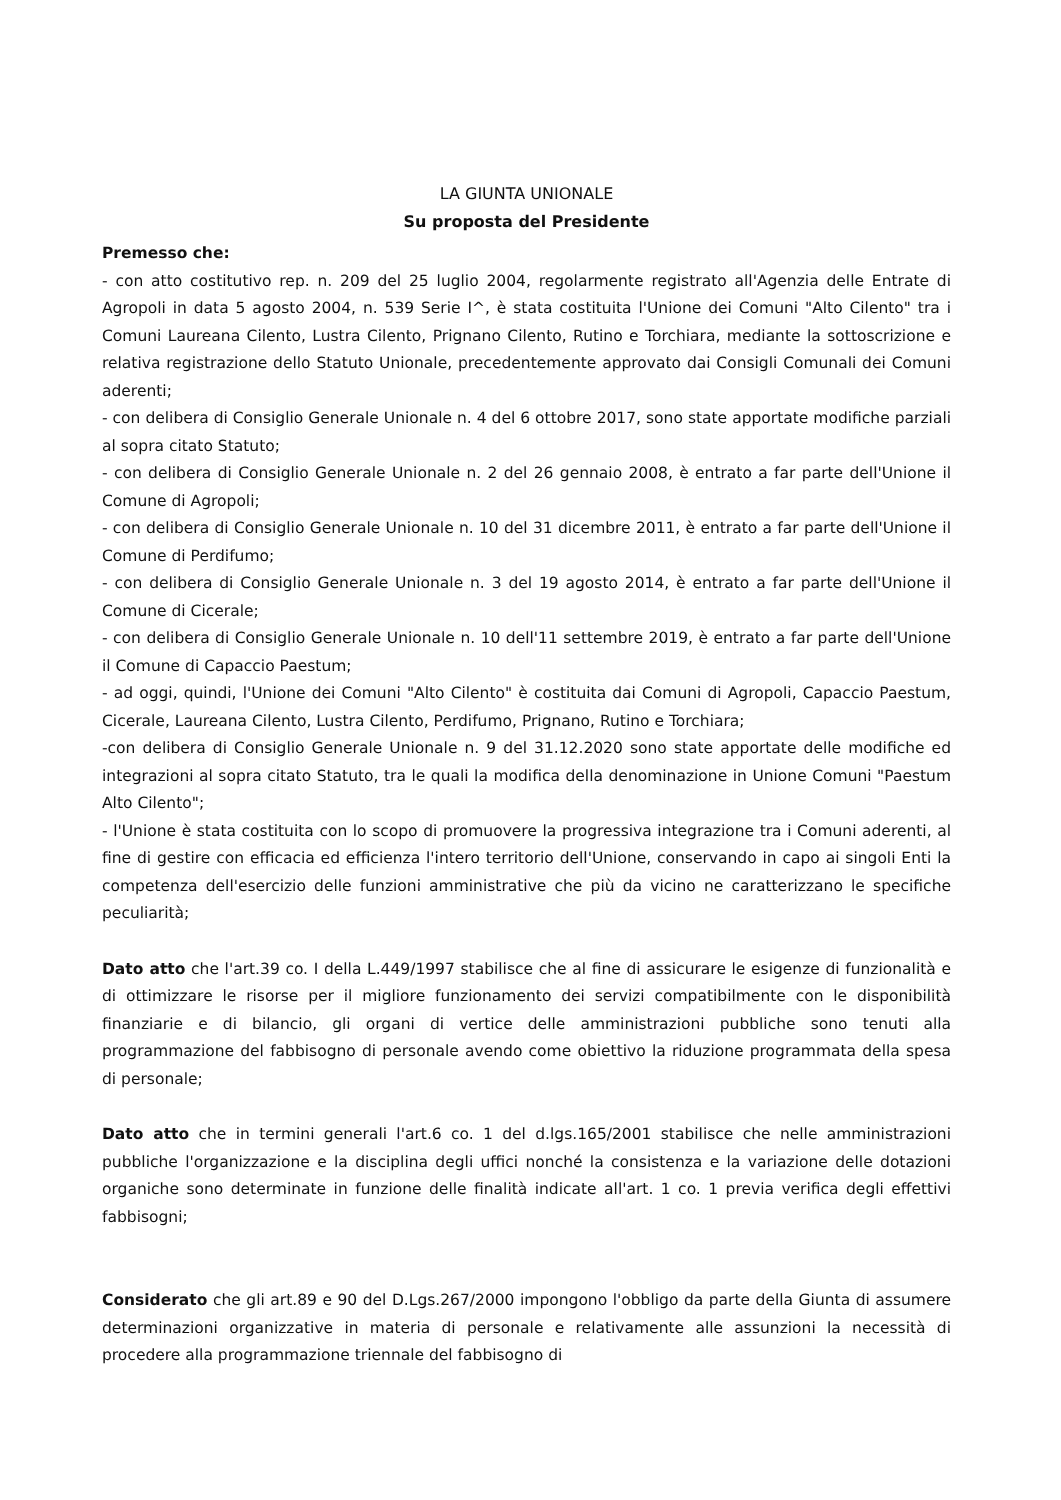LA GIUNTA UNIONALE
Su proposta del Presidente
Premesso che:
- con atto costitutivo rep. n. 209 del 25 luglio 2004, regolarmente registrato all'Agenzia delle Entrate di Agropoli in data 5 agosto 2004, n. 539 Serie I^, è stata costituita l'Unione dei Comuni "Alto Cilento" tra i Comuni Laureana Cilento, Lustra Cilento, Prignano Cilento, Rutino e Torchiara, mediante la sottoscrizione e relativa registrazione dello Statuto Unionale, precedentemente approvato dai Consigli Comunali dei Comuni aderenti;
- con delibera di Consiglio Generale Unionale n. 4 del 6 ottobre 2017, sono state apportate modifiche parziali al sopra citato Statuto;
- con delibera di Consiglio Generale Unionale n. 2 del 26 gennaio 2008, è entrato a far parte dell'Unione il Comune di Agropoli;
- con delibera di Consiglio Generale Unionale n. 10 del 31 dicembre 2011, è entrato a far parte dell'Unione il Comune di Perdifumo;
- con delibera di Consiglio Generale Unionale n. 3 del 19 agosto 2014, è entrato a far parte dell'Unione il Comune di Cicerale;
- con delibera di Consiglio Generale Unionale n. 10 dell'11 settembre 2019, è entrato a far parte dell'Unione il Comune di Capaccio Paestum;
- ad oggi, quindi, l'Unione dei Comuni "Alto Cilento" è costituita dai Comuni di Agropoli, Capaccio Paestum, Cicerale, Laureana Cilento, Lustra Cilento, Perdifumo, Prignano, Rutino e Torchiara;
-con delibera di Consiglio Generale Unionale n. 9 del 31.12.2020 sono state apportate delle modifiche ed integrazioni al sopra citato Statuto, tra le quali la modifica della denominazione in Unione Comuni "Paestum Alto Cilento";
- l'Unione è stata costituita con lo scopo di promuovere la progressiva integrazione tra i Comuni aderenti, al fine di gestire con efficacia ed efficienza l'intero territorio dell'Unione, conservando in capo ai singoli Enti la competenza dell'esercizio delle funzioni amministrative che più da vicino ne caratterizzano le specifiche peculiarità;
Dato atto che l'art.39 co. I della L.449/1997 stabilisce che al fine di assicurare le esigenze di funzionalità e di ottimizzare le risorse per il migliore funzionamento dei servizi compatibilmente con le disponibilità finanziarie e di bilancio, gli organi di vertice delle amministrazioni pubbliche sono tenuti alla programmazione del fabbisogno di personale avendo come obiettivo la riduzione programmata della spesa di personale;
Dato atto che in termini generali l'art.6 co. 1 del d.lgs.165/2001 stabilisce che nelle amministrazioni pubbliche l'organizzazione e la disciplina degli uffici nonché la consistenza e la variazione delle dotazioni organiche sono determinate in funzione delle finalità indicate all'art. 1 co. 1 previa verifica degli effettivi fabbisogni;
Considerato che gli art.89 e 90 del D.Lgs.267/2000 impongono l'obbligo da parte della Giunta di assumere determinazioni organizzative in materia di personale e relativamente alle assunzioni la necessità di procedere alla programmazione triennale del fabbisogno di